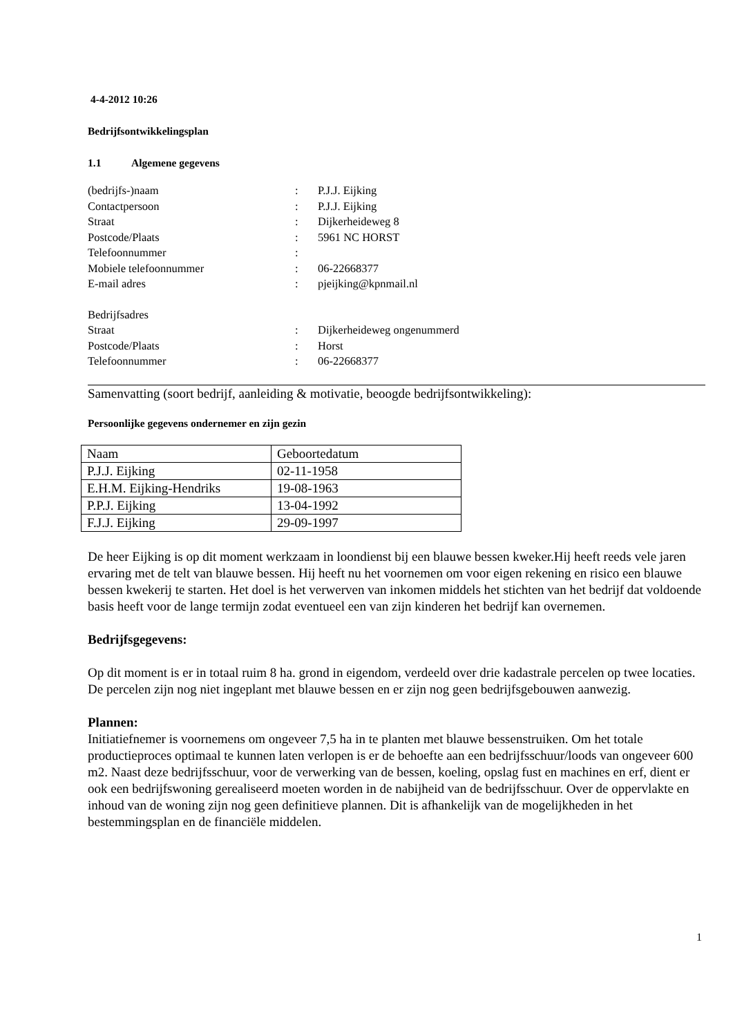4-4-2012 10:26
Bedrijfsontwikkelingsplan
1.1 Algemene gegevens
| (bedrijfs-)naam | : | P.J.J. Eijking |
| Contactpersoon | : | P.J.J. Eijking |
| Straat | : | Dijkerheideweg 8 |
| Postcode/Plaats | : | 5961 NC HORST |
| Telefoonnummer | : | |
| Mobiele telefoonnummer | : | 06-22668377 |
| E-mail adres | : | pjeijking@kpnmail.nl |
| Bedrijfsadres | | |
| Straat | : | Dijkerheideweg ongenummerd |
| Postcode/Plaats | : | Horst |
| Telefoonnummer | : | 06-22668377 |
Samenvatting (soort bedrijf, aanleiding & motivatie, beoogde bedrijfsontwikkeling):
Persoonlijke gegevens ondernemer en zijn gezin
| Naam | Geboortedatum |
| P.J.J. Eijking | 02-11-1958 |
| E.H.M. Eijking-Hendriks | 19-08-1963 |
| P.P.J. Eijking | 13-04-1992 |
| F.J.J. Eijking | 29-09-1997 |
De heer Eijking is op dit moment werkzaam in loondienst bij een blauwe bessen kweker.Hij heeft reeds vele jaren ervaring met de telt van blauwe bessen. Hij heeft nu het voornemen om voor eigen rekening en risico een blauwe bessen kwekerij te starten. Het doel is het verwerven van inkomen middels het stichten van het bedrijf dat voldoende basis heeft voor de lange termijn zodat eventueel een van zijn kinderen het bedrijf kan overnemen.
Bedrijfsgegevens:
Op dit moment is er in totaal ruim 8 ha. grond in eigendom, verdeeld over drie kadastrale percelen op twee locaties. De percelen zijn nog niet ingeplant met blauwe bessen en er zijn nog geen bedrijfsgebouwen aanwezig.
Plannen:
Initiatiefnemer is voornemens om ongeveer 7,5 ha in te planten met blauwe bessenstruiken. Om het totale productieproces optimaal te kunnen laten verlopen is er de behoefte aan een bedrijfsschuur/loods van ongeveer 600 m2. Naast deze bedrijfsschuur, voor de verwerking van de bessen, koeling, opslag fust en machines en erf, dient er ook een bedrijfswoning gerealiseerd moeten worden in de nabijheid van de bedrijfsschuur. Over de oppervlakte en inhoud van de woning zijn nog geen definitieve plannen. Dit is afhankelijk van de mogelijkheden in het bestemmingsplan en de financiële middelen.
1